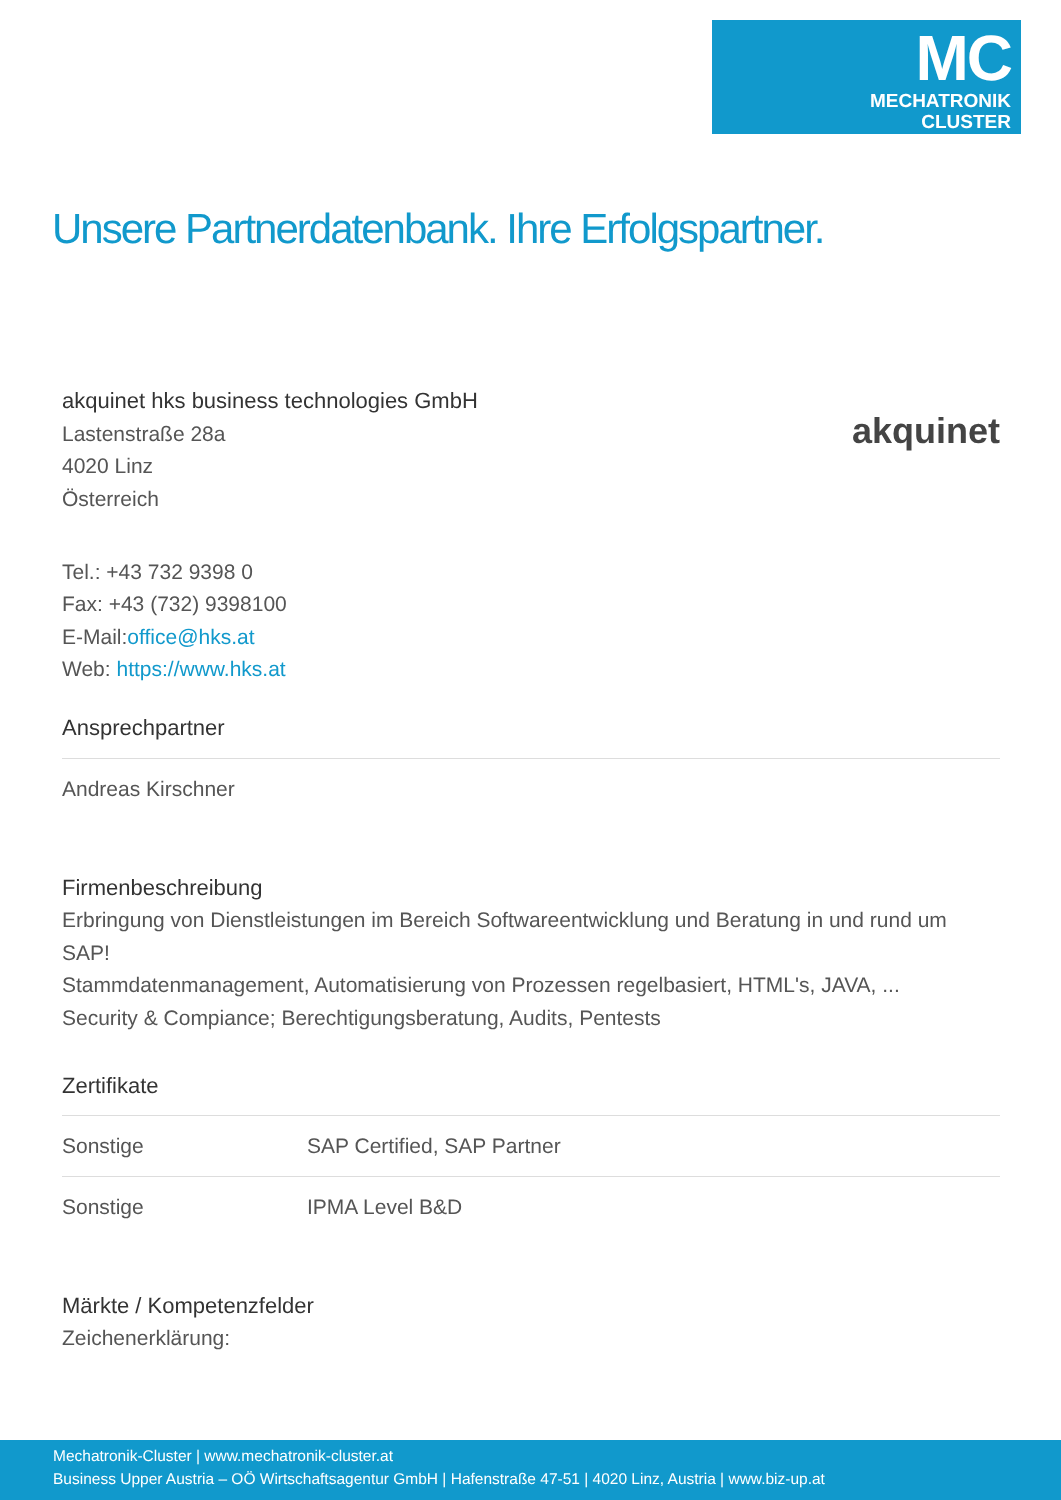MC
MECHATRONIK
CLUSTER
Unsere Partnerdatenbank. Ihre Erfolgspartner.
akquinet
akquinet hks business technologies GmbH
Lastenstraße 28a
4020 Linz
Österreich
Tel.: +43 732 9398 0
Fax: +43 (732) 9398100
E-Mail:office@hks.at
Web: https://www.hks.at
Ansprechpartner
| Andreas Kirschner |
Firmenbeschreibung
Erbringung von Dienstleistungen im Bereich Softwareentwicklung und Beratung in und rund um SAP!
Stammdatenmanagement, Automatisierung von Prozessen regelbasiert, HTML's, JAVA, ...
Security & Compiance; Berechtigungsberatung, Audits, Pentests
Zertifikate
| Sonstige | SAP Certified, SAP Partner |
| Sonstige | IPMA Level B&D |
Märkte / Kompetenzfelder
Zeichenerklärung:
Mechatronik-Cluster | www.mechatronik-cluster.at
Business Upper Austria – OÖ Wirtschaftsagentur GmbH | Hafenstraße 47-51 | 4020 Linz, Austria | www.biz-up.at